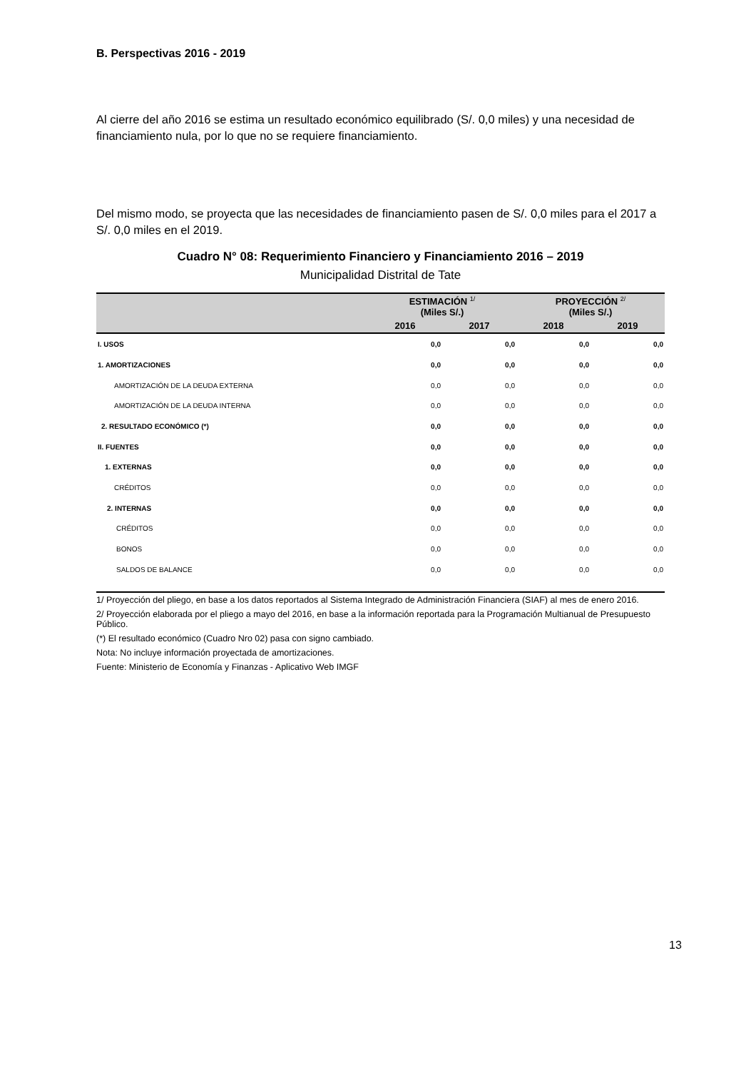B. Perspectivas 2016 - 2019
Al cierre del año 2016 se estima un resultado económico equilibrado (S/. 0,0 miles) y una necesidad de financiamiento nula, por lo que no se requiere financiamiento.
Del mismo modo, se proyecta que las necesidades de financiamiento pasen de S/. 0,0 miles para el 2017 a S/. 0,0 miles en el 2019.
Cuadro N° 08: Requerimiento Financiero y Financiamiento 2016 – 2019
Municipalidad Distrital de Tate
| | ESTIMACIÓN <sup>1/</sup> (Miles S/.) | | PROYECCIÓN <sup>2/</sup> (Miles S/.) | |
| --- | --- | --- | --- | --- |
| | 2016 | 2017 | 2018 | 2019 |
| I. USOS | 0,0 | 0,0 | 0,0 | 0,0 |
| 1. AMORTIZACIONES | 0,0 | 0,0 | 0,0 | 0,0 |
| AMORTIZACIÓN DE LA DEUDA EXTERNA | 0,0 | 0,0 | 0,0 | 0,0 |
| AMORTIZACIÓN DE LA DEUDA INTERNA | 0,0 | 0,0 | 0,0 | 0,0 |
| 2. RESULTADO ECONÓMICO (*) | 0,0 | 0,0 | 0,0 | 0,0 |
| II. FUENTES | 0,0 | 0,0 | 0,0 | 0,0 |
| 1. EXTERNAS | 0,0 | 0,0 | 0,0 | 0,0 |
| CRÉDITOS | 0,0 | 0,0 | 0,0 | 0,0 |
| 2. INTERNAS | 0,0 | 0,0 | 0,0 | 0,0 |
| CRÉDITOS | 0,0 | 0,0 | 0,0 | 0,0 |
| BONOS | 0,0 | 0,0 | 0,0 | 0,0 |
| SALDOS DE BALANCE | 0,0 | 0,0 | 0,0 | 0,0 |
1/ Proyección del pliego, en base a los datos reportados al Sistema Integrado de Administración Financiera (SIAF) al mes de enero 2016.
2/ Proyección elaborada por el pliego a mayo del 2016, en base a la información reportada para la Programación Multianual de Presupuesto Público.
(*) El resultado económico (Cuadro Nro 02) pasa con signo cambiado.
Nota: No incluye información proyectada de amortizaciones.
Fuente: Ministerio de Economía y Finanzas - Aplicativo Web IMGF
13